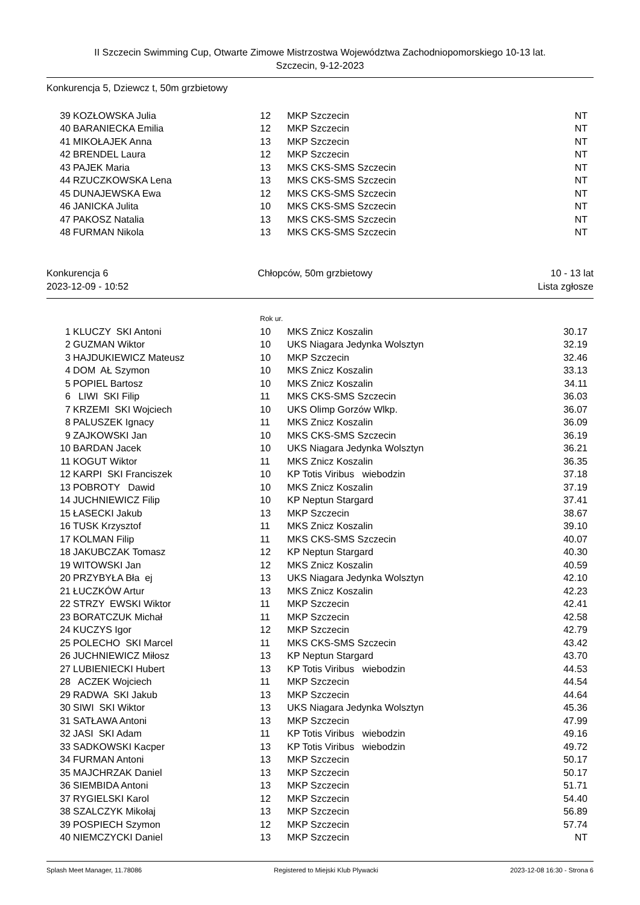II Szczecin Swimming Cup, Otwarte Zimowe Mistrzostwa Województwa Zachodniopomorskiego 10-13 lat.
Szczecin, 9-12-2023
Konkurencja 5, Dziewcz t, 50m grzbietowy
| 39 | KOZŁOWSKA Julia | 12 | MKP Szczecin | NT |
| 40 | BARANIECKA Emilia | 12 | MKP Szczecin | NT |
| 41 | MIKOŁAJEK Anna | 13 | MKP Szczecin | NT |
| 42 | BRENDEL Laura | 12 | MKP Szczecin | NT |
| 43 | PAJEK Maria | 13 | MKS CKS-SMS Szczecin | NT |
| 44 | RZUCZKOWSKA Lena | 13 | MKS CKS-SMS Szczecin | NT |
| 45 | DUNAJEWSKA Ewa | 12 | MKS CKS-SMS Szczecin | NT |
| 46 | JANICKA Julita | 10 | MKS CKS-SMS Szczecin | NT |
| 47 | PAKOSZ Natalia | 13 | MKS CKS-SMS Szczecin | NT |
| 48 | FURMAN Nikola | 13 | MKS CKS-SMS Szczecin | NT |
Konkurencja 6
2023-12-09 - 10:52
Chłopców, 50m grzbietowy 10 - 13 lat
Lista zgłosze
Rok ur.
| 1 | KLUCZY SKI Antoni | 10 | MKS Znicz Koszalin | 30.17 |
| 2 | GUZMAN Wiktor | 10 | UKS Niagara Jedynka Wolsztyn | 32.19 |
| 3 | HAJDUKIEWICZ Mateusz | 10 | MKP Szczecin | 32.46 |
| 4 | DOM AŁ Szymon | 10 | MKS Znicz Koszalin | 33.13 |
| 5 | POPIEL Bartosz | 10 | MKS Znicz Koszalin | 34.11 |
| 6 | LIWI SKI Filip | 11 | MKS CKS-SMS Szczecin | 36.03 |
| 7 | KRZEMI SKI Wojciech | 10 | UKS Olimp Gorzów Wlkp. | 36.07 |
| 8 | PALUSZEK Ignacy | 11 | MKS Znicz Koszalin | 36.09 |
| 9 | ZAJKOWSKI Jan | 10 | MKS CKS-SMS Szczecin | 36.19 |
| 10 | BARDAN Jacek | 10 | UKS Niagara Jedynka Wolsztyn | 36.21 |
| 11 | KOGUT Wiktor | 11 | MKS Znicz Koszalin | 36.35 |
| 12 | KARPI SKI Franciszek | 10 | KP Totis Viribus wiebodzin | 37.18 |
| 13 | POBROTY Dawid | 10 | MKS Znicz Koszalin | 37.19 |
| 14 | JUCHNIEWICZ Filip | 10 | KP Neptun Stargard | 37.41 |
| 15 | ŁASECKI Jakub | 13 | MKP Szczecin | 38.67 |
| 16 | TUSK Krzysztof | 11 | MKS Znicz Koszalin | 39.10 |
| 17 | KOLMAN Filip | 11 | MKS CKS-SMS Szczecin | 40.07 |
| 18 | JAKUBCZAK Tomasz | 12 | KP Neptun Stargard | 40.30 |
| 19 | WITOWSKI Jan | 12 | MKS Znicz Koszalin | 40.59 |
| 20 | PRZYBYŁA Bła ej | 13 | UKS Niagara Jedynka Wolsztyn | 42.10 |
| 21 | ŁUCZKÓW Artur | 13 | MKS Znicz Koszalin | 42.23 |
| 22 | STRZY EWSKI Wiktor | 11 | MKP Szczecin | 42.41 |
| 23 | BORATCZUK Michał | 11 | MKP Szczecin | 42.58 |
| 24 | KUCZYS Igor | 12 | MKP Szczecin | 42.79 |
| 25 | POLECHO SKI Marcel | 11 | MKS CKS-SMS Szczecin | 43.42 |
| 26 | JUCHNIEWICZ Miłosz | 13 | KP Neptun Stargard | 43.70 |
| 27 | LUBIENIECKI Hubert | 13 | KP Totis Viribus wiebodzin | 44.53 |
| 28 | ACZEK Wojciech | 11 | MKP Szczecin | 44.54 |
| 29 | RADWA SKI Jakub | 13 | MKP Szczecin | 44.64 |
| 30 | SIWI SKI Wiktor | 13 | UKS Niagara Jedynka Wolsztyn | 45.36 |
| 31 | SATŁAWA Antoni | 13 | MKP Szczecin | 47.99 |
| 32 | JASI SKI Adam | 11 | KP Totis Viribus wiebodzin | 49.16 |
| 33 | SADKOWSKI Kacper | 13 | KP Totis Viribus wiebodzin | 49.72 |
| 34 | FURMAN Antoni | 13 | MKP Szczecin | 50.17 |
| 35 | MAJCHRZAK Daniel | 13 | MKP Szczecin | 50.17 |
| 36 | SIEMBIDA Antoni | 13 | MKP Szczecin | 51.71 |
| 37 | RYGIELSKI Karol | 12 | MKP Szczecin | 54.40 |
| 38 | SZALCZYK Mikołaj | 13 | MKP Szczecin | 56.89 |
| 39 | POSPIECH Szymon | 12 | MKP Szczecin | 57.74 |
| 40 | NIEMCZYCKI Daniel | 13 | MKP Szczecin | NT |
Splash Meet Manager, 11.78086 Registered to Miejski Klub Plywacki 2023-12-08 16:30 - Strona 6